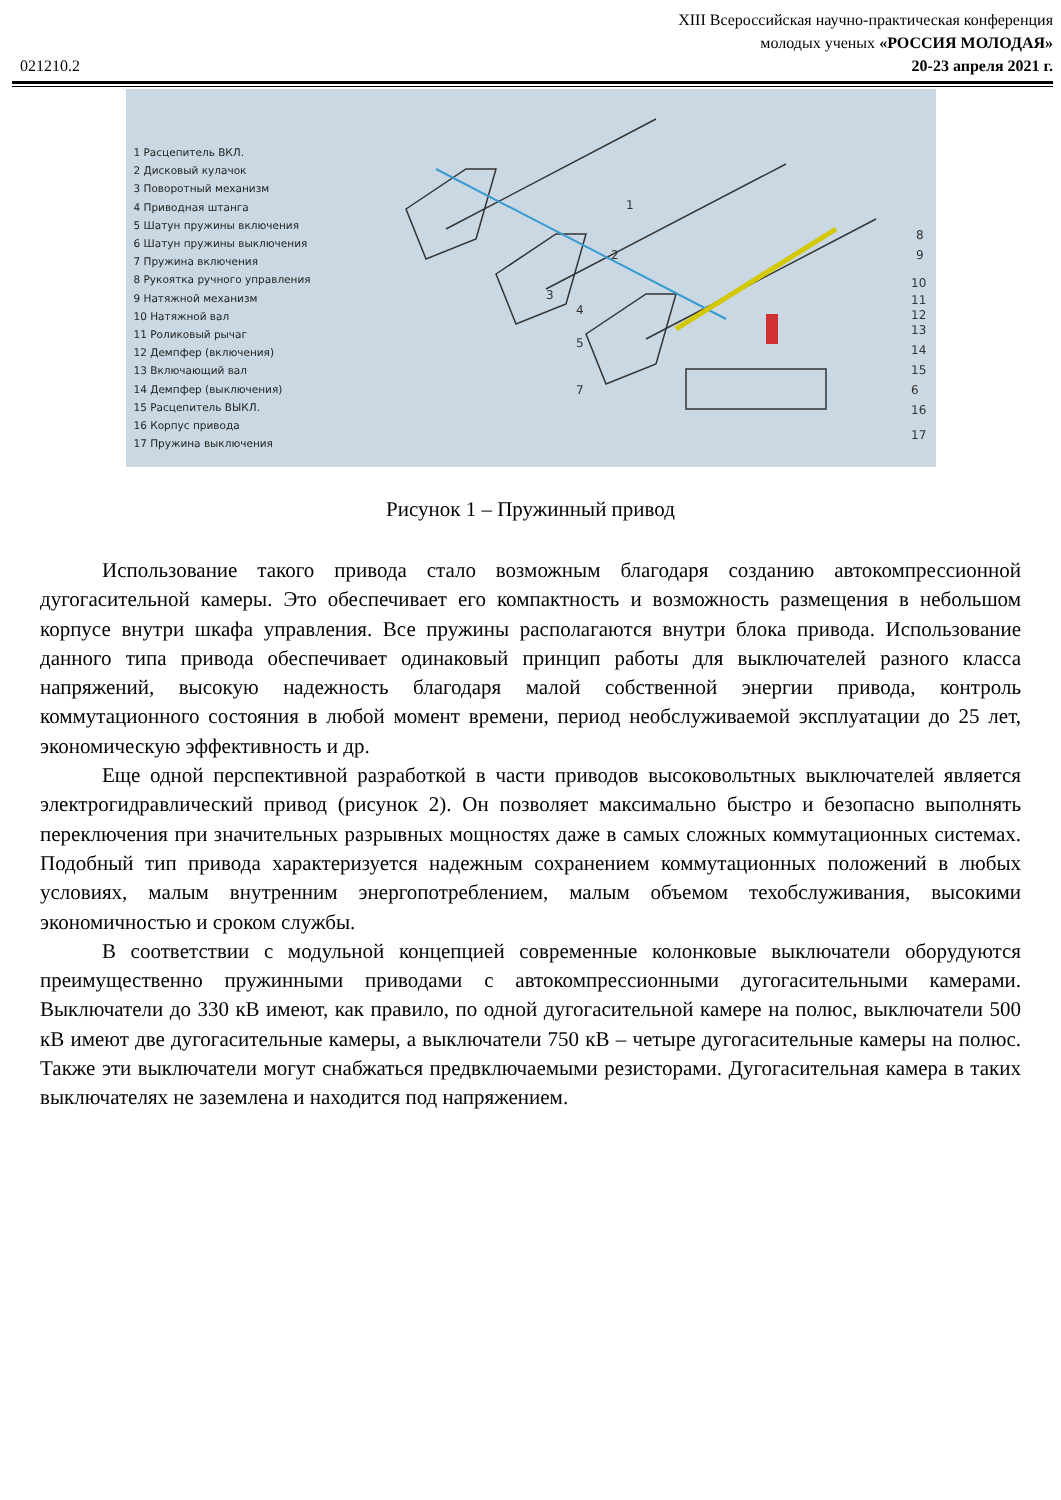XIII Всероссийская научно-практическая конференция
молодых ученых «РОССИЯ МОЛОДАЯ»
021210.2 20-23 апреля 2021 г.
1 Расцепитель ВКЛ.
2 Дисковый кулачок
3 Поворотный механизм
4 Приводная штанга
5 Шатун пружины включения
6 Шатун пружины выключения
7 Пружина включения
8 Рукоятка ручного управления
9 Натяжной механизм
10 Натяжной вал
11 Роликовый рычаг
12 Демпфер (включения)
13 Включающий вал
14 Демпфер (выключения)
15 Расцепитель ВЫКЛ.
16 Корпус привода
17 Пружина выключения
8
9
10
11
12
13
14
15
6
16
17
1
2
3
4
5
7
Рисунок 1 – Пружинный привод
Использование такого привода стало возможным благодаря созданию автокомпрессионной дугогасительной камеры. Это обеспечивает его компактность и возможность размещения в небольшом корпусе внутри шкафа управления. Все пружины располагаются внутри блока привода. Использование данного типа привода обеспечивает одинаковый принцип работы для выключателей разного класса напряжений, высокую надежность благодаря малой собственной энергии привода, контроль коммутационного состояния в любой момент времени, период необслуживаемой эксплуатации до 25 лет, экономическую эффективность и др.
Еще одной перспективной разработкой в части приводов высоковольтных выключателей является электрогидравлический привод (рисунок 2). Он позволяет максимально быстро и безопасно выполнять переключения при значительных разрывных мощностях даже в самых сложных коммутационных системах. Подобный тип привода характеризуется надежным сохранением коммутационных положений в любых условиях, малым внутренним энергопотреблением, малым объемом техобслуживания, высокими экономичностью и сроком службы.
В соответствии с модульной концепцией современные колонковые выключатели оборудуются преимущественно пружинными приводами с автокомпрессионными дугогасительными камерами. Выключатели до 330 кВ имеют, как правило, по одной дугогасительной камере на полюс, выключатели 500 кВ имеют две дугогасительные камеры, а выключатели 750 кВ – четыре дугогасительные камеры на полюс. Также эти выключатели могут снабжаться предвключаемыми резисторами. Дугогасительная камера в таких выключателях не заземлена и находится под напряжением.